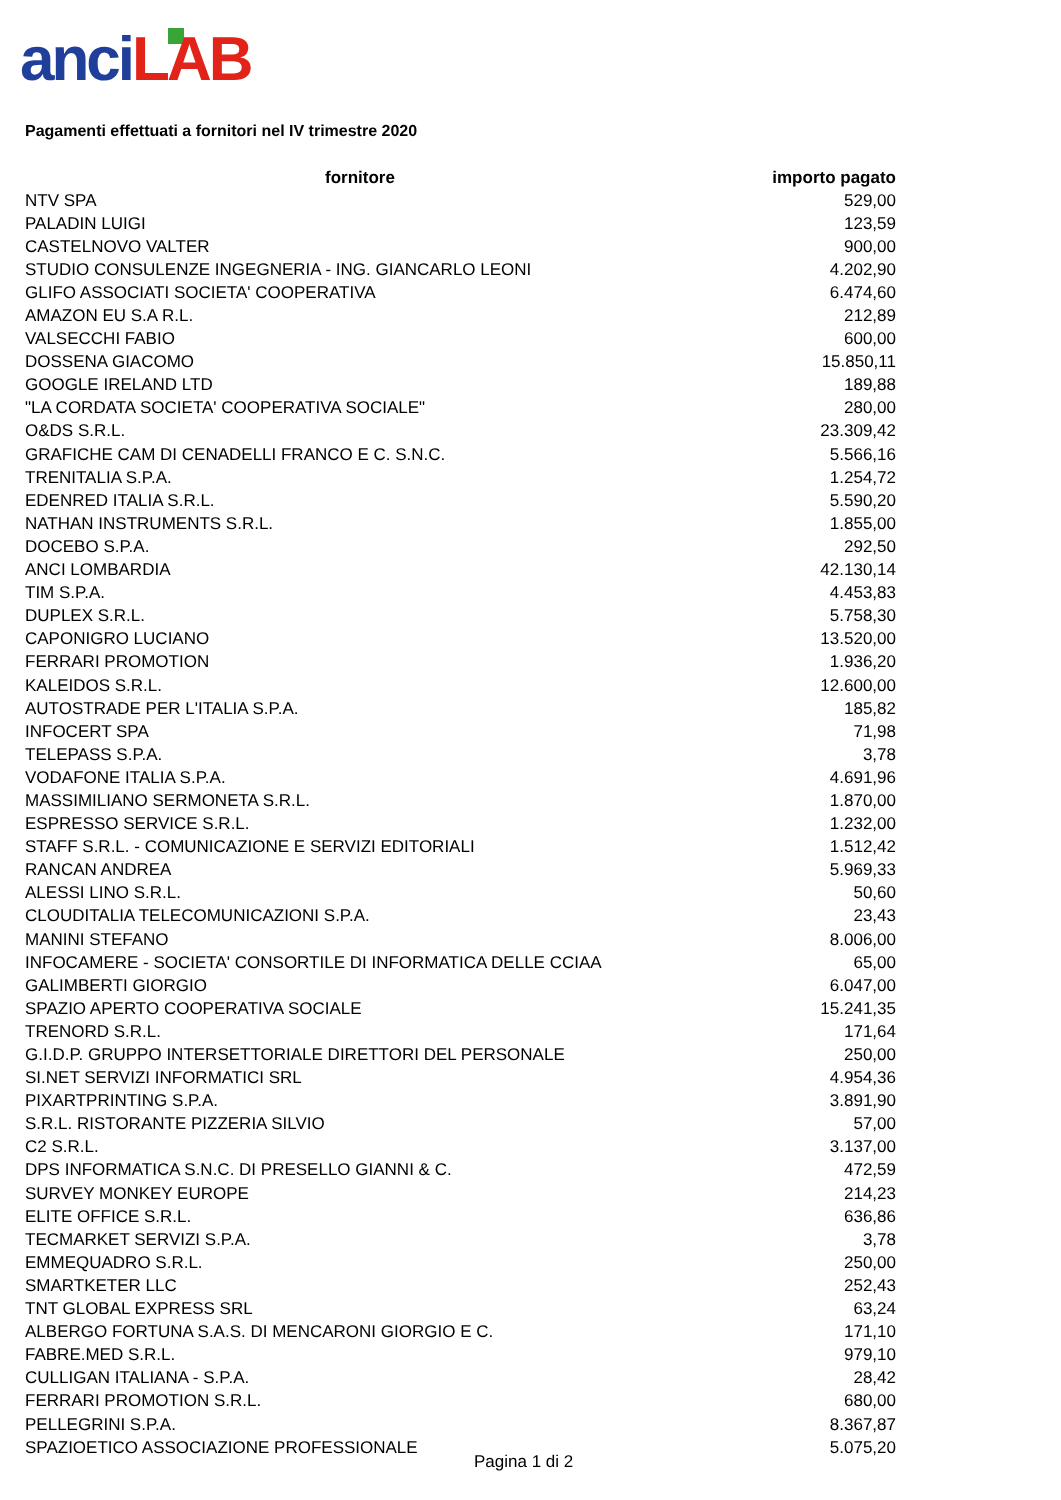anci LAB
Pagamenti effettuati a fornitori nel IV trimestre 2020
| fornitore | importo pagato |
| --- | --- |
| NTV SPA | 529,00 |
| PALADIN LUIGI | 123,59 |
| CASTELNOVO VALTER | 900,00 |
| STUDIO CONSULENZE INGEGNERIA - ING. GIANCARLO LEONI | 4.202,90 |
| GLIFO ASSOCIATI SOCIETA' COOPERATIVA | 6.474,60 |
| AMAZON EU S.A R.L. | 212,89 |
| VALSECCHI FABIO | 600,00 |
| DOSSENA GIACOMO | 15.850,11 |
| GOOGLE IRELAND LTD | 189,88 |
| "LA CORDATA SOCIETA' COOPERATIVA SOCIALE" | 280,00 |
| O&DS S.R.L. | 23.309,42 |
| GRAFICHE CAM DI CENADELLI FRANCO E C. S.N.C. | 5.566,16 |
| TRENITALIA S.P.A. | 1.254,72 |
| EDENRED ITALIA S.R.L. | 5.590,20 |
| NATHAN INSTRUMENTS S.R.L. | 1.855,00 |
| DOCEBO S.P.A. | 292,50 |
| ANCI LOMBARDIA | 42.130,14 |
| TIM S.P.A. | 4.453,83 |
| DUPLEX S.R.L. | 5.758,30 |
| CAPONIGRO LUCIANO | 13.520,00 |
| FERRARI PROMOTION | 1.936,20 |
| KALEIDOS S.R.L. | 12.600,00 |
| AUTOSTRADE PER L'ITALIA S.P.A. | 185,82 |
| INFOCERT SPA | 71,98 |
| TELEPASS S.P.A. | 3,78 |
| VODAFONE ITALIA S.P.A. | 4.691,96 |
| MASSIMILIANO SERMONETA S.R.L. | 1.870,00 |
| ESPRESSO SERVICE S.R.L. | 1.232,00 |
| STAFF S.R.L. - COMUNICAZIONE E SERVIZI EDITORIALI | 1.512,42 |
| RANCAN ANDREA | 5.969,33 |
| ALESSI LINO S.R.L. | 50,60 |
| CLOUDITALIA TELECOMUNICAZIONI S.P.A. | 23,43 |
| MANINI STEFANO | 8.006,00 |
| INFOCAMERE - SOCIETA' CONSORTILE DI INFORMATICA DELLE CCIAA | 65,00 |
| GALIMBERTI GIORGIO | 6.047,00 |
| SPAZIO APERTO COOPERATIVA SOCIALE | 15.241,35 |
| TRENORD S.R.L. | 171,64 |
| G.I.D.P. GRUPPO INTERSETTORIALE DIRETTORI DEL PERSONALE | 250,00 |
| SI.NET SERVIZI INFORMATICI SRL | 4.954,36 |
| PIXARTPRINTING S.P.A. | 3.891,90 |
| S.R.L. RISTORANTE PIZZERIA SILVIO | 57,00 |
| C2 S.R.L. | 3.137,00 |
| DPS INFORMATICA S.N.C. DI PRESELLO GIANNI & C. | 472,59 |
| SURVEY MONKEY EUROPE | 214,23 |
| ELITE OFFICE S.R.L. | 636,86 |
| TECMARKET SERVIZI S.P.A. | 3,78 |
| EMMEQUADRO S.R.L. | 250,00 |
| SMARTKETER LLC | 252,43 |
| TNT GLOBAL EXPRESS SRL | 63,24 |
| ALBERGO FORTUNA S.A.S. DI MENCARONI GIORGIO E C. | 171,10 |
| FABRE.MED S.R.L. | 979,10 |
| CULLIGAN ITALIANA - S.P.A. | 28,42 |
| FERRARI PROMOTION S.R.L. | 680,00 |
| PELLEGRINI S.P.A. | 8.367,87 |
| SPAZIOETICO ASSOCIAZIONE PROFESSIONALE | 5.075,20 |
Pagina 1 di 2